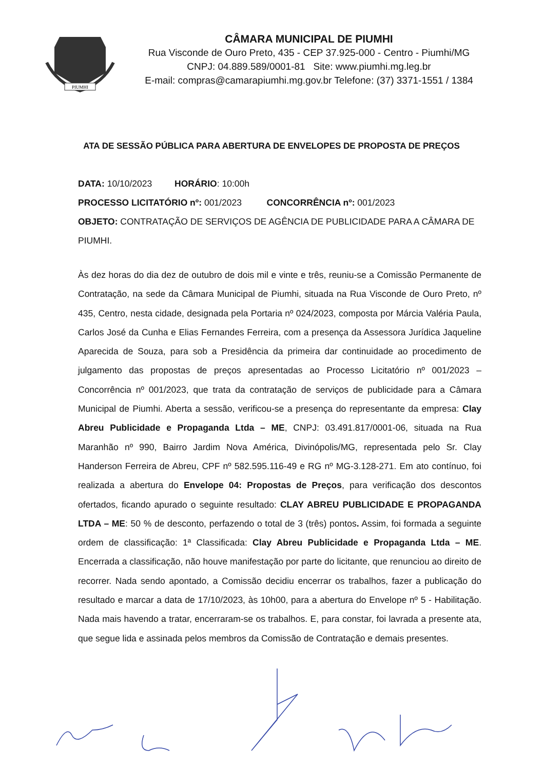PIUMHI
CÂMARA MUNICIPAL DE PIUMHI
Rua Visconde de Ouro Preto, 435 - CEP 37.925-000 - Centro - Piumhi/MG
CNPJ: 04.889.589/0001-81 Site: www.piumhi.mg.leg.br
E-mail: compras@camarapiumhi.mg.gov.br Telefone: (37) 3371-1551 / 1384
ATA DE SESSÃO PÚBLICA PARA ABERTURA DE ENVELOPES DE PROPOSTA DE PREÇOS
DATA: 10/10/2023 HORÁRIO: 10:00h
PROCESSO LICITATÓRIO nº: 001/2023 CONCORRÊNCIA nº: 001/2023
OBJETO: CONTRATAÇÃO DE SERVIÇOS DE AGÊNCIA DE PUBLICIDADE PARA A CÂMARA DE PIUMHI.
Às dez horas do dia dez de outubro de dois mil e vinte e três, reuniu-se a Comissão Permanente de Contratação, na sede da Câmara Municipal de Piumhi, situada na Rua Visconde de Ouro Preto, nº 435, Centro, nesta cidade, designada pela Portaria nº 024/2023, composta por Márcia Valéria Paula, Carlos José da Cunha e Elias Fernandes Ferreira, com a presença da Assessora Jurídica Jaqueline Aparecida de Souza, para sob a Presidência da primeira dar continuidade ao procedimento de julgamento das propostas de preços apresentadas ao Processo Licitatório nº 001/2023 – Concorrência nº 001/2023, que trata da contratação de serviços de publicidade para a Câmara Municipal de Piumhi. Aberta a sessão, verificou-se a presença do representante da empresa: Clay Abreu Publicidade e Propaganda Ltda – ME, CNPJ: 03.491.817/0001-06, situada na Rua Maranhão nº 990, Bairro Jardim Nova América, Divinópolis/MG, representada pelo Sr. Clay Handerson Ferreira de Abreu, CPF nº 582.595.116-49 e RG nº MG-3.128-271. Em ato contínuo, foi realizada a abertura do Envelope 04: Propostas de Preços, para verificação dos descontos ofertados, ficando apurado o seguinte resultado: CLAY ABREU PUBLICIDADE E PROPAGANDA LTDA – ME: 50 % de desconto, perfazendo o total de 3 (três) pontos. Assim, foi formada a seguinte ordem de classificação: 1ª Classificada: Clay Abreu Publicidade e Propaganda Ltda – ME. Encerrada a classificação, não houve manifestação por parte do licitante, que renunciou ao direito de recorrer. Nada sendo apontado, a Comissão decidiu encerrar os trabalhos, fazer a publicação do resultado e marcar a data de 17/10/2023, às 10h00, para a abertura do Envelope nº 5 - Habilitação. Nada mais havendo a tratar, encerraram-se os trabalhos. E, para constar, foi lavrada a presente ata, que segue lida e assinada pelos membros da Comissão de Contratação e demais presentes.